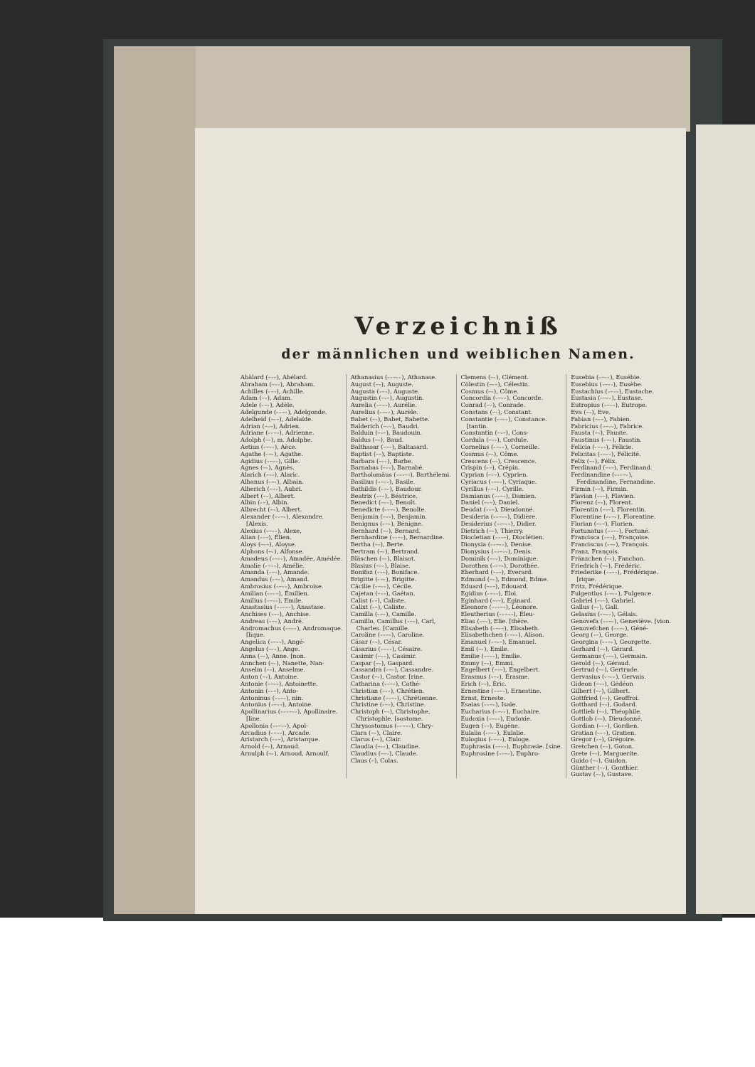Verzeichniß
der männlichen und weiblichen Namen.
Abälard (–⏑–), Abélard.
Abraham (–⏑⏑), Abraham.
Achilles (⏑–⏑), Achille.
Adam (–⏑), Adam.
Adele (⏑–⏑), Adèle.
Adelgunde (⏑⏑–⏑), Adelgonde.
Adelheid (–⏑–), Adelaïde.
Adrian (–⏑–), Adrien.
Adriane (⏑⏑–⏑), Adrienne.
Adolph (–⏑), m. Adolphe.
Aetius (⏑–⏑⏑), Aèce.
Agathe (⏑–⏑), Agathe.
Agidius (⏑–⏑⏑), Gille.
Agnes (–⏑), Agnès.
Alarich (–⏑⏑), Alaric.
Albanus (⏑–⏑), Albain.
Alberich (–⏑⏑), Aubri.
Albert (–⏑), Albert.
Albin (⏑–), Albin.
Albrecht (–⏑), Albert.
Alexander (⏑⏑–⏑), Alexandre. [Alexis.
Alexius (⏑–⏑⏑), Alexe,
Alian (⏑⏑–), Élien.
Aloys (–⏑–), Aloyse.
Alphons (–⏑), Alfonse.
Amadeus (⏑–⏑⏑), Amadée, Amédée.
Amalie (⏑–⏑⏑), Amélie.
Amanda (⏑–⏑), Amande.
Amandus (⏑–⏑), Amand.
Ambrosius (⏑–⏑⏑), Ambroise.
Amilian (⏑⏑⏑–), Émilien.
Amilius (⏑–⏑⏑), Emile.
Anastasius (⏑⏑–⏑⏑), Anastase.
Anchises (⏑–⏑), Anchise.
Andreas (⏑–⏑), André.
Andromachus (⏑–⏑⏑), Andromaque. [lique.
Angelica (⏑–⏑⏑), Angé-
Angelus (–⏑⏑), Ange.
Anna (–⏑), Anne. [non.
Annchen (–⏑), Nanette, Nan-
Anselm (–⏑), Anselme.
Anton (–⏑), Antoine.
Antonie (⏑–⏑⏑), Antoinette.
Antonin (⏑⏑–), Anto-
Antoninus (⏑⏑–⏑), nin.
Antonius (⏑–⏑⏑), Antoine.
Apollinarius (⏑⏑⏑–⏑⏑), Apollinaire. [line.
Apollonia (⏑⏑–⏑⏑), Apol-
Arcadius (⏑–⏑⏑), Arcade.
Aristarch (⏑⏑–), Aristarque.
Arnold (–⏑), Arnaud.
Arnulph (–⏑), Arnoud, Arnoulf.
Athanasius (⏑⏑–⏑⏑), Athanase.
August (–⏑), Auguste.
Augusta (⏑–⏑), Auguste.
Augustin (–⏑–), Augustin.
Aurelia (⏑–⏑⏑), Aurélie.
Aurelius (⏑–⏑⏑), Aurèle.
Babet (–⏑), Babet, Babette.
Balderich (–⏑⏑), Baudri.
Balduin (–⏑–), Baudouin.
Baldus (–⏑), Baud.
Balthasar (–⏑–), Baltasard.
Baptist (⏑–), Baptiste.
Barbara (–⏑⏑), Barbe.
Barnabas (–⏑⏑), Barnabé.
Bartholomäus (⏑⏑⏑–⏑), Barthélemi.
Basilius (⏑–⏑⏑), Basile.
Bathildis (⏑–⏑), Baudour.
Beatrix (⏑–⏑), Béatrice.
Benedict (–⏑⏑), Benoît.
Benedicte (⏑⏑–⏑), Benoîte.
Benjamin (–⏑⏑), Benjamin.
Benignus (⏑–⏑), Bénigne.
Bernhard (–⏑), Bernard.
Bernhardine (⏑⏑–⏑), Bernardine.
Bertha (–⏑), Berte.
Bertram (–⏑), Bertrand.
Bläschen (–⏑), Blaisot.
Blasius (–⏑⏑), Blaise.
Bonifaz (⏑⏑–), Boniface.
Brigitte (⏑–⏑), Brigitte.
Cäcilie (⏑–⏑⏑), Cécile.
Cajetan (–⏑⏑), Gaétan.
Calist (⏑–), Caliste.
Calixt (⏑–), Calixte.
Camilla (⏑–⏑), Camille.
Camillo, Camillus (⏑–⏑), Carl, Charles. [Camille.
Caroline (⏑⏑–⏑), Caroline.
Cäsar (–⏑), César.
Cäsarius (⏑–⏑⏑), Césaire.
Casimir (–⏑⏑), Casimir.
Caspar (–⏑), Gaspard.
Cassandra (⏑–⏑), Cassandre.
Castor (–⏑), Castor. [rine.
Catharina (⏑⏑–⏑), Cathé-
Christian (–⏑⏑), Chrétien.
Christiane (⏑⏑–⏑), Chrétienne.
Christine (⏑–⏑), Christine.
Christoph (–⏑), Christophe, Christophle. [sostome.
Chrysostomus (⏑⏑–⏑⏑), Chry-
Clara (–⏑), Claire.
Clarus (–⏑), Clair.
Claudia (–⏑⏑), Claudine.
Claudius (–⏑⏑), Claude.
Claus (–), Colas.
Clemens (–⏑), Clément.
Cölestin (–⏑–), Célestin.
Cosmus (–⏑), Côme.
Concordia (⏑–⏑⏑), Concorde.
Conrad (–⏑), Conrade.
Constans (–⏑), Constant.
Constantie (⏑–⏑⏑), Constance. [tantin.
Constantin (–⏑–), Cons-
Cordula (–⏑⏑), Cordule.
Cornelius (⏑–⏑⏑), Corneille.
Cosmus (–⏑), Côme.
Crescens (–⏑), Crescence.
Crispin (⏑–), Crépin.
Cyprian (–⏑–), Cyprien.
Cyriacus (⏑–⏑⏑), Cyriaque.
Cyrillus (⏑–⏑), Cyrille.
Damianus (⏑⏑–⏑), Damien.
Daniel (–⏑–), Daniel.
Deodat (⏑⏑–), Dieudonné.
Desideria (⏑⏑–⏑⏑), Didière.
Desiderius (⏑⏑–⏑⏑), Didier.
Dietrich (–⏑), Thierry.
Diocletian (⏑⏑⏑–), Dioclétien.
Dionysia (⏑⏑–⏑⏑), Denise.
Dionysius (⏑⏑–⏑⏑), Denis.
Dominik (–⏑⏑), Dominique.
Dorothea (⏑⏑–⏑), Dorothée.
Eberhard (–⏑–), Everard.
Edmund (–⏑), Edmond, Edme.
Eduard (–⏑–), Edouard.
Egidius (⏑–⏑⏑), Éloi.
Eginhard (–⏑–), Eginard.
Eleonore (⏑⏑⏑–⏑), Léonore.
Eleutherius (⏑⏑–⏑⏑), Éleu-
Elias (⏑–⏑), Elie. [thère.
Elisabeth (⏑–⏑–), Elisabeth.
Elisabethchen (⏑–⏑⏑), Alison.
Emanuel (⏑–⏑–), Emanuel.
Emil (–⏑), Emile.
Emilie (⏑–⏑⏑), Emilie.
Emmy (–⏑), Emmi.
Engelbert (–⏑–), Engelbert.
Erasmus (⏑–⏑), Érasme.
Erich (–⏑), Éric.
Ernestine (⏑⏑–⏑), Ernestine.
Ernst, Erneste.
Esaias (⏑⏑–⏑), Isaïe.
Eucharius (⏑–⏑⏑), Euchaire.
Eudoxia (⏑–⏑⏑), Eudoxie.
Eugen (⏑–), Eugène.
Eulalia (⏑–⏑⏑), Eulalie.
Eulogius (⏑–⏑⏑), Euloge.
Euphrasia (⏑–⏑⏑), Euphrasie. [sine.
Euphrosine (⏑⏑–⏑), Euphro-
Eusebia (⏑–⏑⏑), Eusébie.
Eusebius (⏑–⏑⏑), Eusèbe.
Eustachius (⏑–⏑⏑), Eustache.
Eustasia (⏑–⏑⏑), Eustase.
Eutropius (⏑–⏑⏑), Eutrope.
Eva (–⏑), Eve.
Fabian (–⏑–), Fabien.
Fabricius (⏑–⏑⏑), Fabrice.
Fausta (–⏑), Fauste.
Faustinus (⏑–⏑), Faustin.
Felicia (⏑–⏑⏑), Félicie.
Felicitas (⏑–⏑⏑), Félicité.
Felix (–⏑), Félix.
Ferdinand (–⏑–), Ferdinand.
Ferdinandine (⏑⏑⏑–⏑), Ferdinandine, Fernandine.
Firmin (⏑–), Firmin.
Flavian (⏑⏑–), Flavien.
Florenz (–⏑), Florent.
Florentin (–⏑–), Florentin.
Florentine (⏑⏑–⏑), Florentine.
Florian (–⏑–), Florien.
Fortunatus (⏑⏑–⏑), Fortuné.
Francisca (⏑–⏑), Françoise.
Franciscus (⏑–⏑), François.
Franz, François.
Fränzchen (–⏑), Fanchon.
Friedrich (–⏑), Frédéric.
Friederike (⏑⏑–⏑), Frédérique. [rique.
Fritz, Frédérique.
Fulgentius (⏑–⏑⏑), Fulgence.
Gabriel (–⏑–), Gabriel.
Gallus (–⏑), Gall.
Gelasius (⏑–⏑⏑), Gélais.
Genovefa (⏑⏑–⏑), Geneviève. [vion.
Genovefchen (⏑⏑–⏑), Géné-
Georg (⏑–), George.
Georgina (⏑⏑–⏑), Georgette.
Gerhard (–⏑), Gérard.
Germanus (⏑–⏑), Germain.
Gerold (–⏑), Géraud.
Gertrud (–⏑), Gertrude.
Gervasius (⏑–⏑⏑), Gervais.
Gideon (–⏑⏑), Gédéon
Gilbert (–⏑), Gilbert.
Gottfried (–⏑), Geoffroi.
Gotthard (–⏑), Godard.
Gottlieb (–⏑), Théophile.
Gottlob (–⏑), Dieudonné.
Gordian (⏑⏑–), Gordien.
Gratian (⏑⏑–), Gratien.
Gregor (⏑–), Grégoire.
Gretchen (–⏑), Goton.
Grete (–⏑), Marguerite.
Guido (–⏑), Guidon.
Günther (–⏑), Gonthier.
Gustav (–⏑), Gustave.